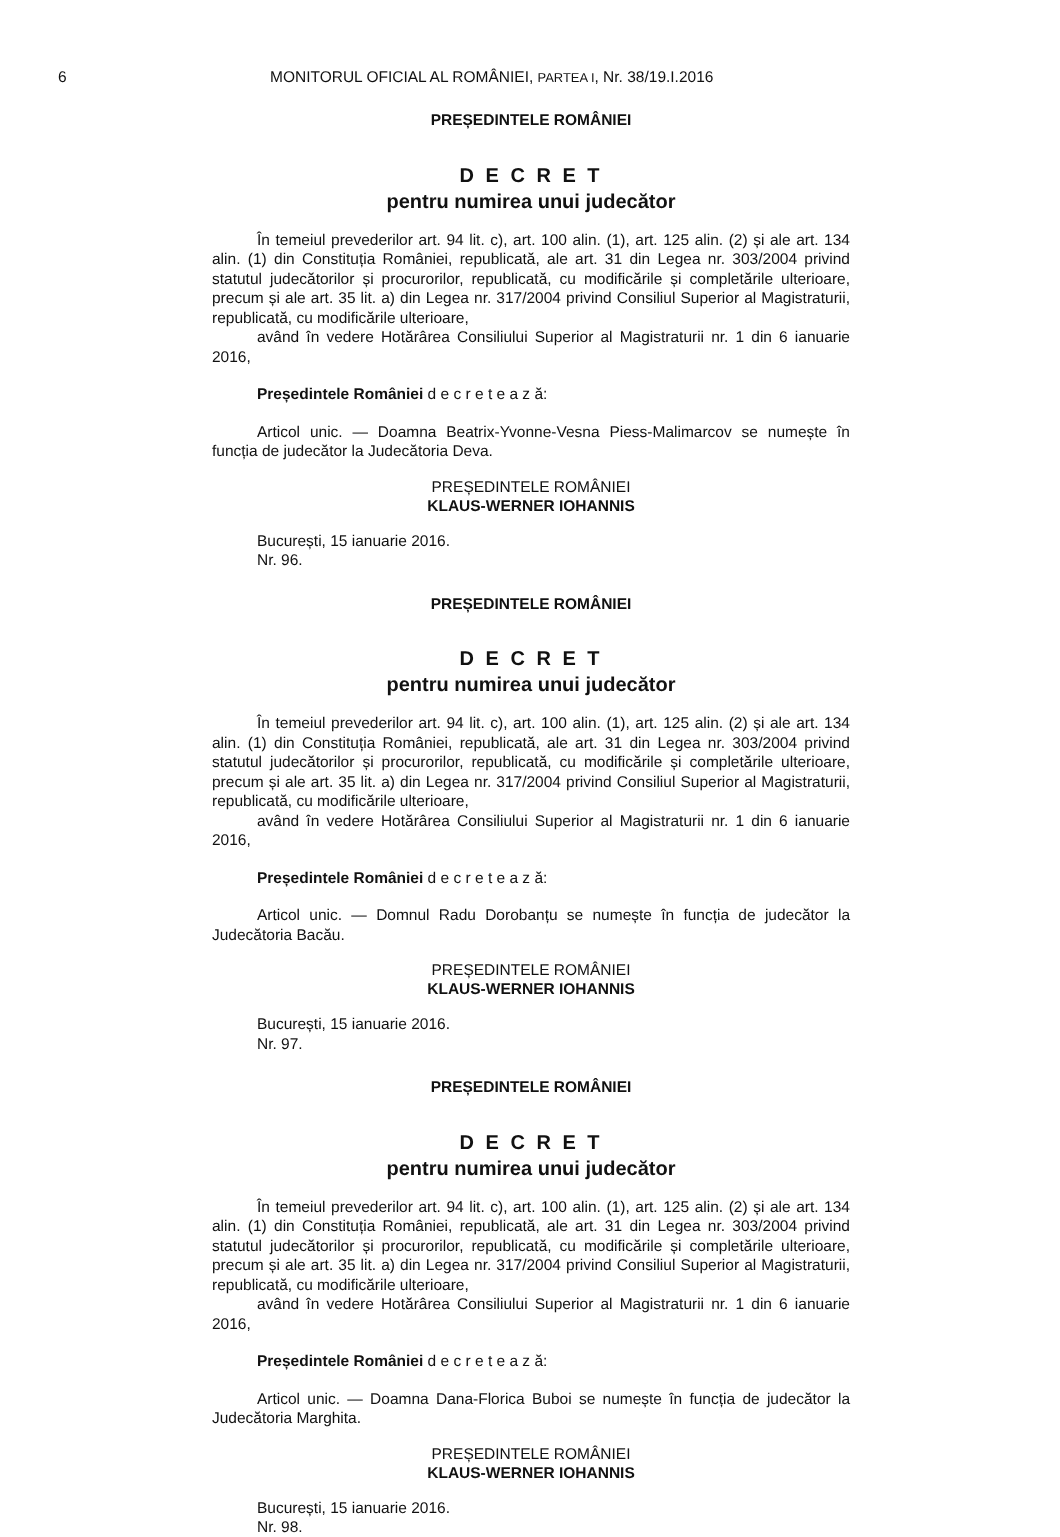6 MONITORUL OFICIAL AL ROMÂNIEI, PARTEA I, Nr. 38/19.I.2016
PREȘEDINTELE ROMÂNIEI
D E C R E T
pentru numirea unui judecător
În temeiul prevederilor art. 94 lit. c), art. 100 alin. (1), art. 125 alin. (2) și ale art. 134 alin. (1) din Constituția României, republicată, ale art. 31 din Legea nr. 303/2004 privind statutul judecătorilor și procurorilor, republicată, cu modificările și completările ulterioare, precum și ale art. 35 lit. a) din Legea nr. 317/2004 privind Consiliul Superior al Magistraturii, republicată, cu modificările ulterioare,
având în vedere Hotărârea Consiliului Superior al Magistraturii nr. 1 din 6 ianuarie 2016,
Președintele României d e c r e t e a z ă:
Articol unic. — Doamna Beatrix-Yvonne-Vesna Piess-Malimarcov se numește în funcția de judecător la Judecătoria Deva.
PREȘEDINTELE ROMÂNIEI
KLAUS-WERNER IOHANNIS
București, 15 ianuarie 2016.
Nr. 96.
PREȘEDINTELE ROMÂNIEI
D E C R E T
pentru numirea unui judecător
În temeiul prevederilor art. 94 lit. c), art. 100 alin. (1), art. 125 alin. (2) și ale art. 134 alin. (1) din Constituția României, republicată, ale art. 31 din Legea nr. 303/2004 privind statutul judecătorilor și procurorilor, republicată, cu modificările și completările ulterioare, precum și ale art. 35 lit. a) din Legea nr. 317/2004 privind Consiliul Superior al Magistraturii, republicată, cu modificările ulterioare,
având în vedere Hotărârea Consiliului Superior al Magistraturii nr. 1 din 6 ianuarie 2016,
Președintele României d e c r e t e a z ă:
Articol unic. — Domnul Radu Dorobanțu se numește în funcția de judecător la Judecătoria Bacău.
PREȘEDINTELE ROMÂNIEI
KLAUS-WERNER IOHANNIS
București, 15 ianuarie 2016.
Nr. 97.
PREȘEDINTELE ROMÂNIEI
D E C R E T
pentru numirea unui judecător
În temeiul prevederilor art. 94 lit. c), art. 100 alin. (1), art. 125 alin. (2) și ale art. 134 alin. (1) din Constituția României, republicată, ale art. 31 din Legea nr. 303/2004 privind statutul judecătorilor și procurorilor, republicată, cu modificările și completările ulterioare, precum și ale art. 35 lit. a) din Legea nr. 317/2004 privind Consiliul Superior al Magistraturii, republicată, cu modificările ulterioare,
având în vedere Hotărârea Consiliului Superior al Magistraturii nr. 1 din 6 ianuarie 2016,
Președintele României d e c r e t e a z ă:
Articol unic. — Doamna Dana-Florica Buboi se numește în funcția de judecător la Judecătoria Marghita.
PREȘEDINTELE ROMÂNIEI
KLAUS-WERNER IOHANNIS
București, 15 ianuarie 2016.
Nr. 98.